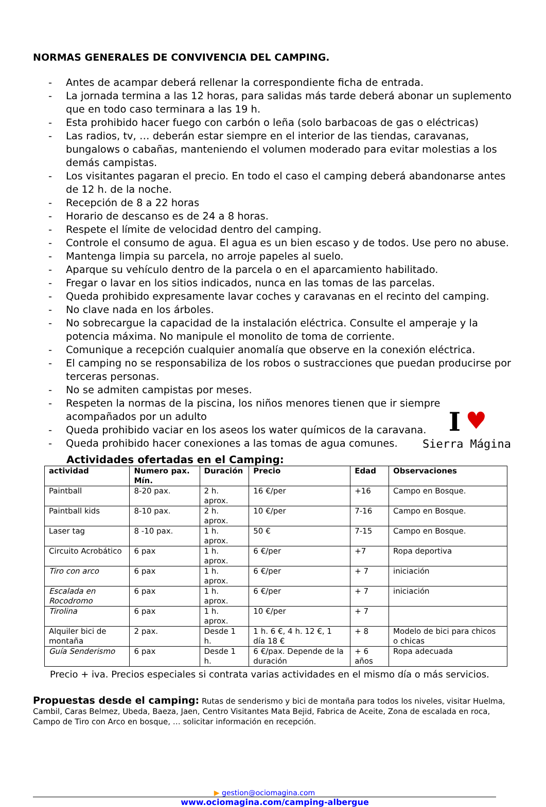NORMAS GENERALES DE CONVIVENCIA DEL CAMPING.
- Antes de acampar deberá rellenar la correspondiente ficha de entrada.
- La jornada termina a las 12 horas, para salidas más tarde deberá abonar un suplemento que en todo caso terminara a las 19 h.
- Esta prohibido hacer fuego con carbón o leña (solo barbacoas de gas o eléctricas)
- Las radios, tv, … deberán estar siempre en el interior de las tiendas, caravanas, bungalows o cabañas, manteniendo el volumen moderado para evitar molestias a los demás campistas.
- Los visitantes pagaran el precio. En todo el caso el camping deberá abandonarse antes de 12 h. de la noche.
- Recepción de 8 a 22 horas
- Horario de descanso es de 24 a 8 horas.
- Respete el límite de velocidad dentro del camping.
- Controle el consumo de agua. El agua es un bien escaso y de todos. Use pero no abuse.
- Mantenga limpia su parcela, no arroje papeles al suelo.
- Aparque su vehículo dentro de la parcela o en el aparcamiento habilitado.
- Fregar o lavar en los sitios indicados, nunca en las tomas de las parcelas.
- Queda prohibido expresamente lavar coches y caravanas en el recinto del camping.
- No clave nada en los árboles.
- No sobrecargue la capacidad de la instalación eléctrica. Consulte el amperaje y la potencia máxima. No manipule el monolito de toma de corriente.
- Comunique a recepción cualquier anomalía que observe en la conexión eléctrica.
- El camping no se responsabiliza de los robos o sustracciones que puedan producirse por terceras personas.
- No se admiten campistas por meses.
- Respeten la normas de la piscina, los niños menores tienen que ir siempre acompañados por un adulto
- Queda prohibido vaciar en los aseos los water químicos de la caravana.
- Queda prohibido hacer conexiones a las tomas de agua comunes.
I ♥
Sierra Mágina
Actividades ofertadas en el Camping:
| actividad | Numero pax. Mín. | Duración | Precio | Edad | Observaciones |
| --- | --- | --- | --- | --- | --- |
| Paintball | 8-20 pax. | 2 h. aprox. | 16 €/per | +16 | Campo en Bosque. |
| Paintball kids | 8-10 pax. | 2 h. aprox. | 10 €/per | 7-16 | Campo en Bosque. |
| Laser tag | 8 -10 pax. | 1 h. aprox. | 50 € | 7-15 | Campo en Bosque. |
| Circuito Acrobático | 6 pax | 1 h. aprox. | 6 €/per | +7 | Ropa deportiva |
| Tiro con arco | 6 pax | 1 h. aprox. | 6 €/per | + 7 | iniciación |
| Escalada en Rocodromo | 6 pax | 1 h. aprox. | 6 €/per | + 7 | iniciación |
| Tirolina | 6 pax | 1 h. aprox. | 10 €/per | + 7 | |
| Alquiler bici de montaña | 2 pax. | Desde 1 h. | 1 h. 6 €, 4 h. 12 €, 1 día 18 € | + 8 | Modelo de bici para chicos o chicas |
| Guía Senderismo | 6 pax | Desde 1 h. | 6 €/pax. Depende de la duración | + 6 años | Ropa adecuada |
Precio + iva. Precios especiales si contrata varias actividades en el mismo día o más servicios.
Propuestas desde el camping: Rutas de senderismo y bici de montaña para todos los niveles, visitar Huelma, Cambil, Caras Belmez, Ubeda, Baeza, Jaen, Centro Visitantes Mata Bejid, Fabrica de Aceite, Zona de escalada en roca, Campo de Tiro con Arco en bosque, … solicitar información en recepción.
▶ gestion@ociomagina.com
www.ociomagina.com/camping-albergue